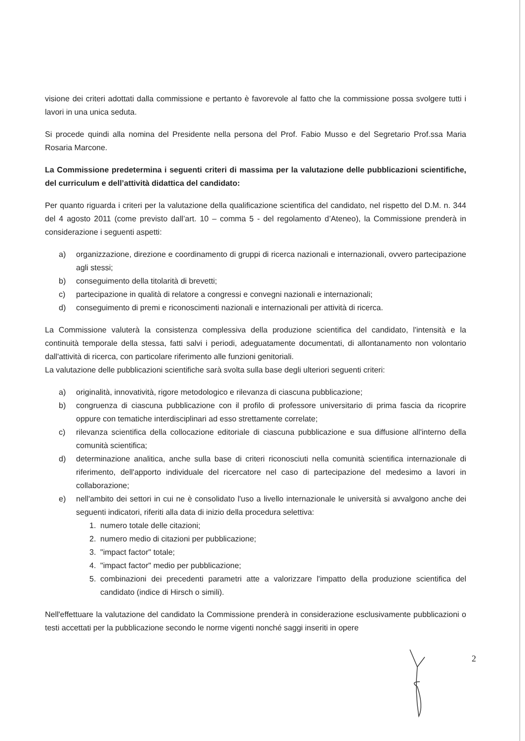visione dei criteri adottati dalla commissione e pertanto è favorevole al fatto che la commissione possa svolgere tutti i lavori in una unica seduta.
Si procede quindi alla nomina del Presidente nella persona del Prof. Fabio Musso e del Segretario Prof.ssa Maria Rosaria Marcone.
La Commissione predetermina i seguenti criteri di massima per la valutazione delle pubblicazioni scientifiche, del curriculum e dell’attività didattica del candidato:
Per quanto riguarda i criteri per la valutazione della qualificazione scientifica del candidato, nel rispetto del D.M. n. 344 del 4 agosto 2011 (come previsto dall’art. 10 – comma 5 - del regolamento d’Ateneo), la Commissione prenderà in considerazione i seguenti aspetti:
a) organizzazione, direzione e coordinamento di gruppi di ricerca nazionali e internazionali, ovvero partecipazione agli stessi;
b) conseguimento della titolarità di brevetti;
c) partecipazione in qualità di relatore a congressi e convegni nazionali e internazionali;
d) conseguimento di premi e riconoscimenti nazionali e internazionali per attività di ricerca.
La Commissione valuterà la consistenza complessiva della produzione scientifica del candidato, l'intensità e la continuità temporale della stessa, fatti salvi i periodi, adeguatamente documentati, di allontanamento non volontario dall'attività di ricerca, con particolare riferimento alle funzioni genitoriali.
La valutazione delle pubblicazioni scientifiche sarà svolta sulla base degli ulteriori seguenti criteri:
a) originalità, innovatività, rigore metodologico e rilevanza di ciascuna pubblicazione;
b) congruenza di ciascuna pubblicazione con il profilo di professore universitario di prima fascia da ricoprire oppure con tematiche interdisciplinari ad esso strettamente correlate;
c) rilevanza scientifica della collocazione editoriale di ciascuna pubblicazione e sua diffusione all'interno della comunità scientifica;
d) determinazione analitica, anche sulla base di criteri riconosciuti nella comunità scientifica internazionale di riferimento, dell'apporto individuale del ricercatore nel caso di partecipazione del medesimo a lavori in collaborazione;
e) nell'ambito dei settori in cui ne è consolidato l'uso a livello internazionale le università si avvalgono anche dei seguenti indicatori, riferiti alla data di inizio della procedura selettiva:
1. numero totale delle citazioni;
2. numero medio di citazioni per pubblicazione;
3. "impact factor" totale;
4. "impact factor" medio per pubblicazione;
5. combinazioni dei precedenti parametri atte a valorizzare l'impatto della produzione scientifica del candidato (indice di Hirsch o simili).
Nell'effettuare la valutazione del candidato la Commissione prenderà in considerazione esclusivamente pubblicazioni o testi accettati per la pubblicazione secondo le norme vigenti nonché saggi inseriti in opere
2